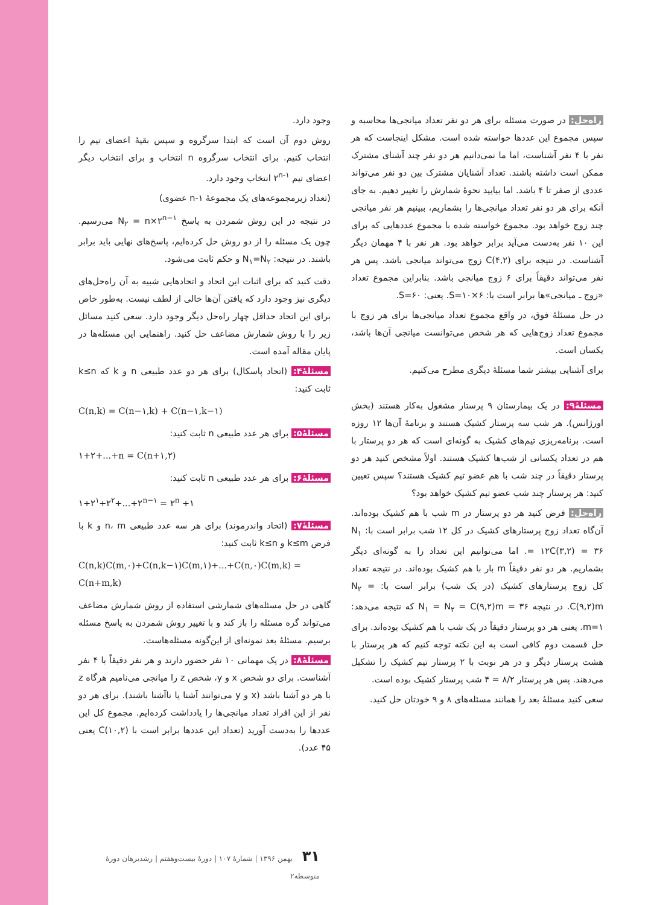وجود دارد.
روش دوم آن است که ابتدا سرگروه و سپس بقیهٔ اعضای تیم را انتخاب کنیم. برای انتخاب سرگروه n انتخاب و برای انتخاب دیگر اعضای تیم ۲<sup>n-۱</sup> انتخاب وجود دارد.
(تعداد زیرمجموعه‌های یک مجموعهٔ n-۱ عضوی)
در نتیجه در این روش شمردن به پاسخ N<sub>۲</sub> = n×۲<sup>n−۱</sup> می‌رسیم. چون یک مسئله را از دو روش حل کرده‌ایم، پاسخ‌های نهایی باید برابر باشند. در نتیجه: N<sub>۱</sub>=N<sub>۲</sub> و حکم ثابت می‌شود.
دقت کنید که برای اثبات این اتحاد و اتحادهایی شبیه به آن راه‌حل‌های دیگری نیز وجود دارد که یافتن آن‌ها خالی از لطف نیست. به‌طور خاص برای این اتحاد حداقل چهار راه‌حل دیگر وجود دارد. سعی کنید مسائل زیر را با روش شمارش مضاعف حل کنید. راهنمایی این مسئله‌ها در پایان مقاله آمده است.
مسئلهٔ۴: (اتحاد پاسکال) برای هر دو عدد طبیعی n و k که k≤n ثابت کنید:
C(n,k) = C(n−۱,k) + C(n−۱,k−۱)
مسئلهٔ۵: برای هر عدد طبیعی n ثابت کنید:
۱+۲+...+n = C(n+۱,۲)
مسئلهٔ۶: برای هر عدد طبیعی n ثابت کنید:
۱+۲<sup>۱</sup>+۲<sup>۲</sup>+...+۲<sup>n−۱</sup> = ۲<sup>n</sup> +۱
مسئلهٔ۷: (اتحاد واندرموند) برای هر سه عدد طبیعی n، m و k با فرض k≤m و k≤n ثابت کنید:
C(n,k)C(m,۰)+C(n,k−۱)C(m,۱)+...+C(n,۰)C(m,k) = C(n+m,k)
گاهی در حل مسئله‌های شمارشی استفاده از روش شمارش مضاعف می‌تواند گره مسئله را باز کند و با تغییر روش شمردن به پاسخ مسئله برسیم. مسئلهٔ بعد نمونه‌ای از این‌گونه مسئله‌هاست.
مسئلهٔ۸: در یک مهمانی ۱۰ نفر حضور دارند و هر نفر دقیقاً با ۴ نفر آشناست. برای دو شخص x و y، شخص z را میانجی می‌نامیم هرگاه z با هر دو آشنا باشد (x و y می‌توانند آشنا یا ناآشنا باشند). برای هر دو نفر از این افراد تعداد میانجی‌ها را یادداشت کرده‌ایم. مجموع کل این عددها را به‌دست آورید (تعداد این عددها برابر است با C(۱۰,۲) یعنی ۴۵ عدد).
راه‌حل: در صورت مسئله برای هر دو نفر تعداد میانجی‌ها محاسبه و سپس مجموع این عددها خواسته شده است. مشکل اینجاست که هر نفر با ۴ نفر آشناست، اما ما نمی‌دانیم هر دو نفر چند آشنای مشترک ممکن است داشته باشند. تعداد آشنایان مشترک بین دو نفر می‌تواند عددی از صفر تا ۴ باشد. اما بیایید نحوهٔ شمارش را تغییر دهیم. به جای آنکه برای هر دو نفر تعداد میانجی‌ها را بشماریم، ببینیم هر نفر میانجی چند زوج خواهد بود. مجموع خواسته شده با مجموع عددهایی که برای این ۱۰ نفر به‌دست می‌آید برابر خواهد بود. هر نفر با ۴ مهمان دیگر آشناست. در نتیجه برای C(۴,۲) زوج می‌تواند میانجی باشد. پس هر نفر می‌تواند دقیقاً برای ۶ زوج میانجی باشد. بنابراین مجموع تعداد «زوج ـ میانجی»ها برابر است با: S=۱۰×۶. یعنی: S=۶۰.
در حل مسئلهٔ فوق، در واقع مجموع تعداد میانجی‌ها برای هر زوج با مجموع تعداد زوج‌هایی که هر شخص می‌توانست میانجی آن‌ها باشد، یکسان است.
برای آشنایی بیشتر شما مسئلهٔ دیگری مطرح می‌کنیم.
مسئلهٔ۹: در یک بیمارستان ۹ پرستار مشغول به‌کار هستند (بخش اورژانس). هر شب سه پرستار کشیک هستند و برنامهٔ آن‌ها ۱۲ روزه است. برنامه‌ریزی تیم‌های کشیک به گونه‌ای است که هر دو پرستار با هم در تعداد یکسانی از شب‌ها کشیک هستند. اولاً مشخص کنید هر دو پرستار دقیقاً در چند شب با هم عضو تیم کشیک هستند؟ سپس تعیین کنید: هر پرستار چند شب عضو تیم کشیک خواهد بود؟
راه‌حل: فرض کنید هر دو پرستار در m شب با هم کشیک بوده‌اند. آن‌گاه تعداد زوج پرستارهای کشیک در کل ۱۲ شب برابر است با: N<sub>۱</sub> = ۱۲C(۳,۲) = ۳۶. اما می‌توانیم این تعداد را به گونه‌ای دیگر بشماریم. هر دو نفر دقیقاً m بار با هم کشیک بوده‌اند. در نتیجه تعداد کل زوج پرستارهای کشیک (در یک شب) برابر است با: N<sub>۲</sub> = C(۹,۲)m. در نتیجه ۳۶ = N<sub>۱</sub> = N<sub>۲</sub> = C(۹,۲)m که نتیجه می‌دهد: m=۱. یعنی هر دو پرستار دقیقاً در یک شب با هم کشیک بوده‌اند. برای حل قسمت دوم کافی است به این نکته توجه کنیم که هر پرستار با هشت پرستار دیگر و در هر نوبت با ۲ پرستار تیم کشیک را تشکیل می‌دهند. پس هر پرستار ۸/۲ = ۴ شب پرستار کشیک بوده است.
سعی کنید مسئلهٔ بعد را همانند مسئله‌های ۸ و ۹ خودتان حل کنید.
۳۱ بهمن ۱۳۹۶ | شمارهٔ ۱۰۷ | دورهٔ بیست‌وهفتم | رشدبرهان دورهٔ متوسطه۲